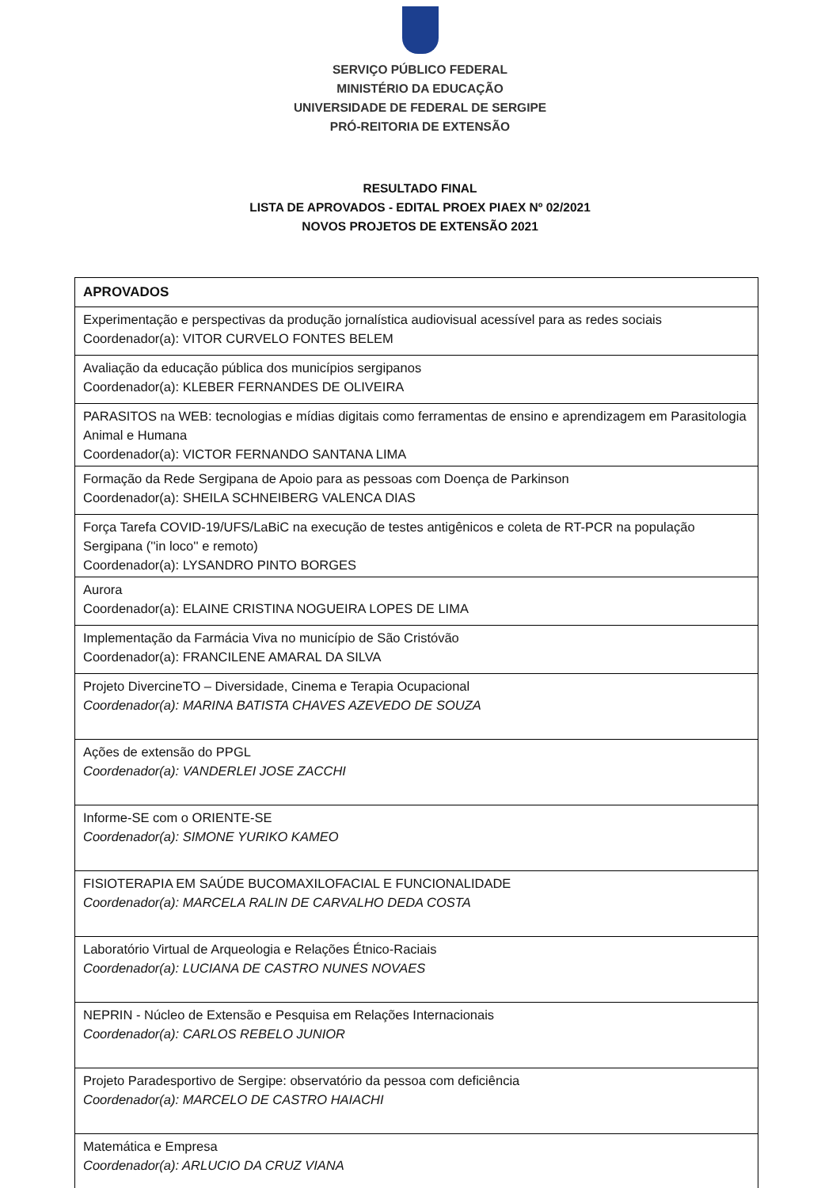SERVIÇO PÚBLICO FEDERAL
MINISTÉRIO DA EDUCAÇÃO
UNIVERSIDADE DE FEDERAL DE SERGIPE
PRÓ-REITORIA DE EXTENSÃO
RESULTADO FINAL
LISTA DE APROVADOS - EDITAL PROEX PIAEX Nº 02/2021
NOVOS PROJETOS DE EXTENSÃO 2021
| APROVADOS |
| --- |
| Experimentação e perspectivas da produção jornalística audiovisual acessível para as redes sociais Coordenador(a): VITOR CURVELO FONTES BELEM |
| Avaliação da educação pública dos municípios sergipanos Coordenador(a): KLEBER FERNANDES DE OLIVEIRA |
| PARASITOS na WEB: tecnologias e mídias digitais como ferramentas de ensino e aprendizagem em Parasitologia Animal e Humana Coordenador(a): VICTOR FERNANDO SANTANA LIMA |
| Formação da Rede Sergipana de Apoio para as pessoas com Doença de Parkinson Coordenador(a): SHEILA SCHNEIBERG VALENCA DIAS |
| Força Tarefa COVID-19/UFS/LaBiC na execução de testes antigênicos e coleta de RT-PCR na população Sergipana (''in loco'' e remoto) Coordenador(a): LYSANDRO PINTO BORGES |
| Aurora Coordenador(a): ELAINE CRISTINA NOGUEIRA LOPES DE LIMA |
| Implementação da Farmácia Viva no município de São Cristóvão Coordenador(a): FRANCILENE AMARAL DA SILVA |
| Projeto DivercineTO – Diversidade, Cinema e Terapia Ocupacional Coordenador(a): MARINA BATISTA CHAVES AZEVEDO DE SOUZA |
| Ações de extensão do PPGL Coordenador(a): VANDERLEI JOSE ZACCHI |
| Informe-SE com o ORIENTE-SE Coordenador(a): SIMONE YURIKO KAMEO |
| FISIOTERAPIA EM SAÚDE BUCOMAXILOFACIAL E FUNCIONALIDADE Coordenador(a): MARCELA RALIN DE CARVALHO DEDA COSTA |
| Laboratório Virtual de Arqueologia e Relações Étnico-Raciais Coordenador(a): LUCIANA DE CASTRO NUNES NOVAES |
| NEPRIN - Núcleo de Extensão e Pesquisa em Relações Internacionais Coordenador(a): CARLOS REBELO JUNIOR |
| Projeto Paradesportivo de Sergipe: observatório da pessoa com deficiência Coordenador(a): MARCELO DE CASTRO HAIACHI |
| Matemática e Empresa Coordenador(a): ARLUCIO DA CRUZ VIANA |